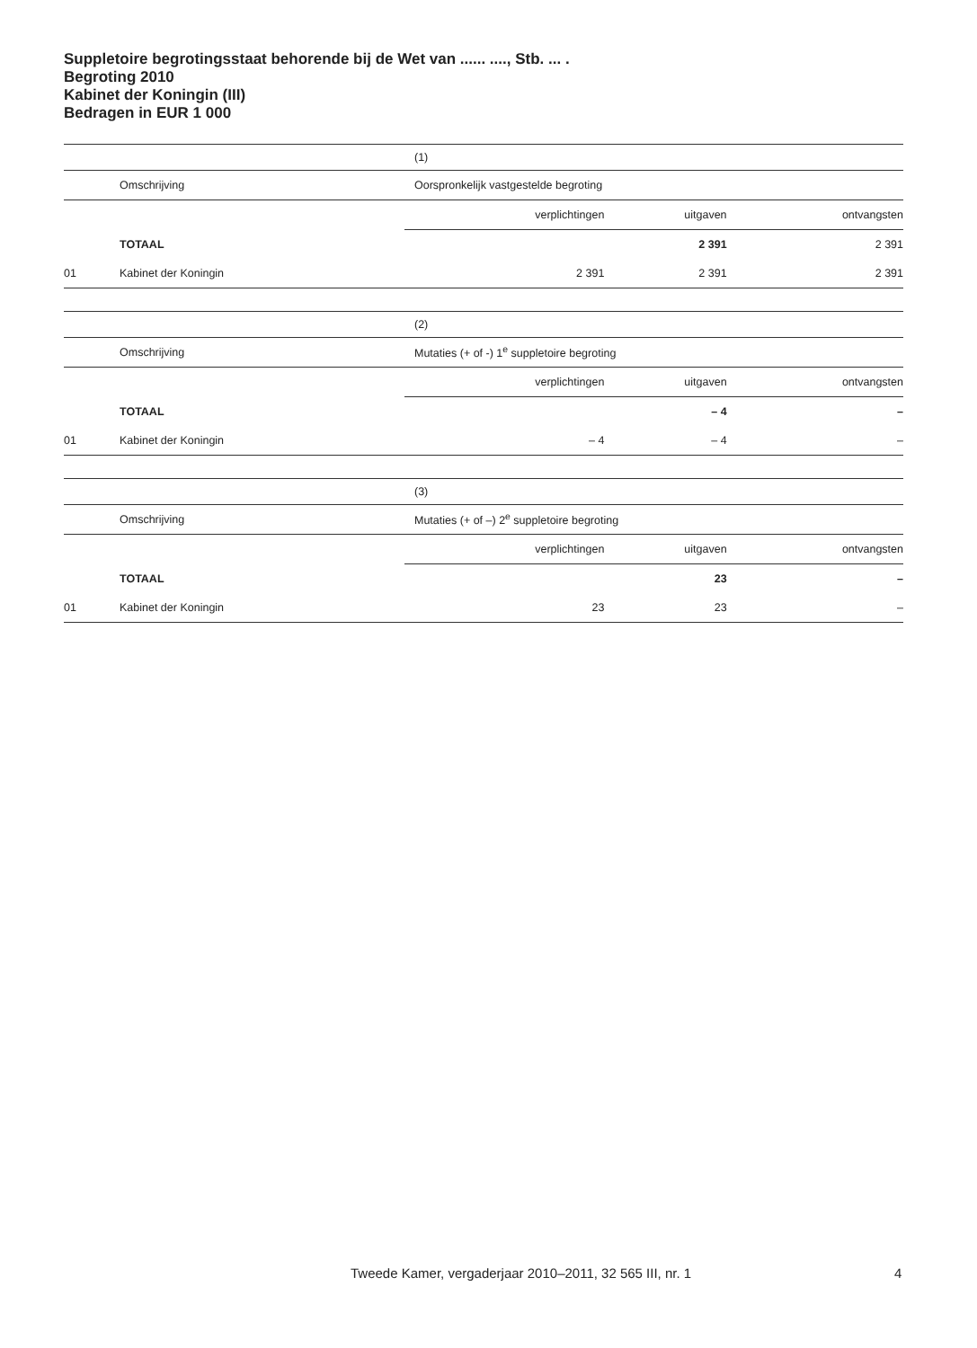Suppletoire begrotingsstaat behorende bij de Wet van ...... ...., Stb. ... .
Begroting 2010
Kabinet der Koningin (III)
Bedragen in EUR 1 000
| | | (1) | | |
| | Omschrijving | Oorspronkelijk vastgestelde begroting | | |
| | | verplichtingen | uitgaven | ontvangsten |
| | TOTAAL | | 2 391 | 2 391 |
| 01 | Kabinet der Koningin | 2 391 | 2 391 | 2 391 |
| | | (2) | | |
| | Omschrijving | Mutaties (+ of -) 1<sup>e</sup> suppletoire begroting | | |
| | | verplichtingen | uitgaven | ontvangsten |
| | TOTAAL | | – 4 | – |
| 01 | Kabinet der Koningin | – 4 | – 4 | – |
| | | (3) | | |
| | Omschrijving | Mutaties (+ of –) 2<sup>e</sup> suppletoire begroting | | |
| | | verplichtingen | uitgaven | ontvangsten |
| | TOTAAL | | 23 | – |
| 01 | Kabinet der Koningin | 23 | 23 | – |
Tweede Kamer, vergaderjaar 2010–2011, 32 565 III, nr. 1
4